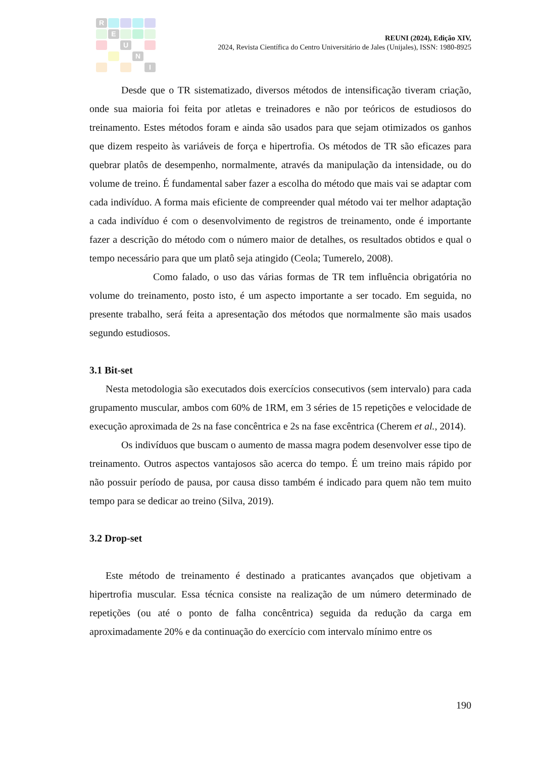R E U N I
REUNI (2024), Edição XIV,
2024, Revista Científica do Centro Universitário de Jales (Unijales), ISSN: 1980-8925
Desde que o TR sistematizado, diversos métodos de intensificação tiveram criação, onde sua maioria foi feita por atletas e treinadores e não por teóricos de estudiosos do treinamento. Estes métodos foram e ainda são usados para que sejam otimizados os ganhos que dizem respeito às variáveis de força e hipertrofia. Os métodos de TR são eficazes para quebrar platôs de desempenho, normalmente, através da manipulação da intensidade, ou do volume de treino. É fundamental saber fazer a escolha do método que mais vai se adaptar com cada indivíduo. A forma mais eficiente de compreender qual método vai ter melhor adaptação a cada indivíduo é com o desenvolvimento de registros de treinamento, onde é importante fazer a descrição do método com o número maior de detalhes, os resultados obtidos e qual o tempo necessário para que um platô seja atingido (Ceola; Tumerelo, 2008).
Como falado, o uso das várias formas de TR tem influência obrigatória no volume do treinamento, posto isto, é um aspecto importante a ser tocado. Em seguida, no presente trabalho, será feita a apresentação dos métodos que normalmente são mais usados segundo estudiosos.
3.1 Bit-set
Nesta metodologia são executados dois exercícios consecutivos (sem intervalo) para cada grupamento muscular, ambos com 60% de 1RM, em 3 séries de 15 repetições e velocidade de execução aproximada de 2s na fase concêntrica e 2s na fase excêntrica (Cherem et al., 2014).
Os indivíduos que buscam o aumento de massa magra podem desenvolver esse tipo de treinamento. Outros aspectos vantajosos são acerca do tempo. É um treino mais rápido por não possuir período de pausa, por causa disso também é indicado para quem não tem muito tempo para se dedicar ao treino (Silva, 2019).
3.2 Drop-set
Este método de treinamento é destinado a praticantes avançados que objetivam a hipertrofia muscular. Essa técnica consiste na realização de um número determinado de repetições (ou até o ponto de falha concêntrica) seguida da redução da carga em aproximadamente 20% e da continuação do exercício com intervalo mínimo entre os
190